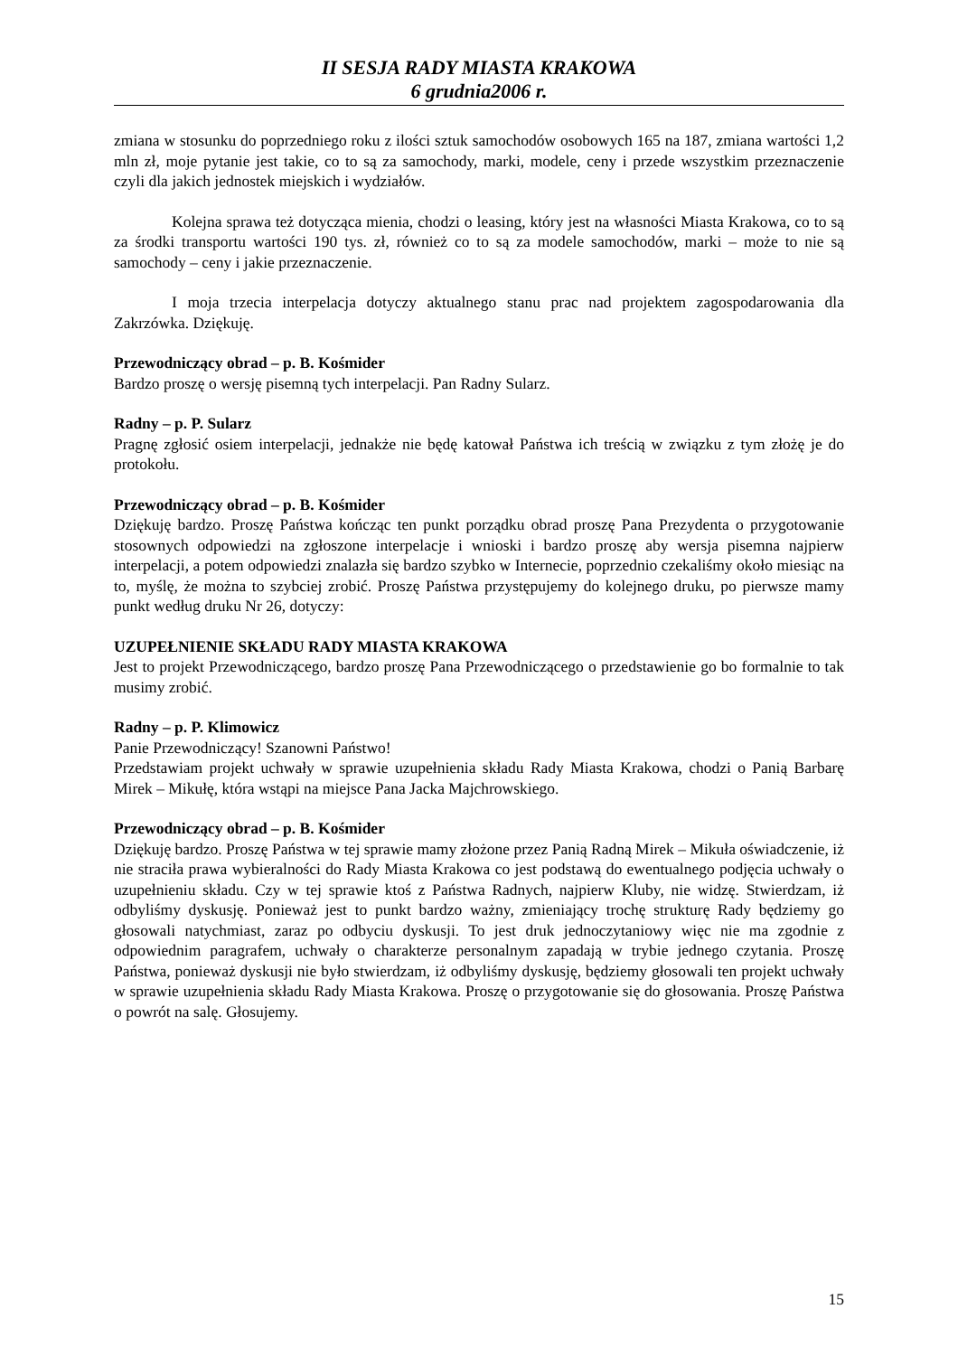II SESJA RADY MIASTA KRAKOWA
6 grudnia2006 r.
zmiana w stosunku do poprzedniego roku z ilości sztuk samochodów osobowych 165 na 187, zmiana wartości 1,2 mln zł, moje pytanie jest takie, co to są za samochody, marki, modele, ceny i przede wszystkim przeznaczenie czyli dla jakich jednostek miejskich i wydziałów.
Kolejna sprawa też dotycząca mienia, chodzi o leasing, który jest na własności Miasta Krakowa, co to są za środki transportu wartości 190 tys. zł, również co to są za modele samochodów, marki – może to nie są samochody – ceny i jakie przeznaczenie.
I moja trzecia interpelacja dotyczy aktualnego stanu prac nad projektem zagospodarowania dla Zakrzówka. Dziękuję.
Przewodniczący obrad – p. B. Kośmider
Bardzo proszę o wersję pisemną tych interpelacji. Pan Radny Sularz.
Radny – p. P. Sularz
Pragnę zgłosić osiem interpelacji, jednakże nie będę katował Państwa ich treścią w związku z tym złożę je do protokołu.
Przewodniczący obrad – p. B. Kośmider
Dziękuję bardzo. Proszę Państwa kończąc ten punkt porządku obrad proszę Pana Prezydenta o przygotowanie stosownych odpowiedzi na zgłoszone interpelacje i wnioski i bardzo proszę aby wersja pisemna najpierw interpelacji, a potem odpowiedzi znalazła się bardzo szybko w Internecie, poprzednio czekaliśmy około miesiąc na to, myślę, że można to szybciej zrobić. Proszę Państwa przystępujemy do kolejnego druku, po pierwsze mamy punkt według druku Nr 26, dotyczy:
UZUPEŁNIENIE SKŁADU RADY MIASTA KRAKOWA
Jest to projekt Przewodniczącego, bardzo proszę Pana Przewodniczącego o przedstawienie go bo formalnie to tak musimy zrobić.
Radny – p. P. Klimowicz
Panie Przewodniczący! Szanowni Państwo!
Przedstawiam projekt uchwały w sprawie uzupełnienia składu Rady Miasta Krakowa, chodzi o Panią Barbarę Mirek – Mikułę, która wstąpi na miejsce Pana Jacka Majchrowskiego.
Przewodniczący obrad – p. B. Kośmider
Dziękuję bardzo. Proszę Państwa w tej sprawie mamy złożone przez Panią Radną Mirek – Mikuła oświadczenie, iż nie straciła prawa wybieralności do Rady Miasta Krakowa co jest podstawą do ewentualnego podjęcia uchwały o uzupełnieniu składu. Czy w tej sprawie ktoś z Państwa Radnych, najpierw Kluby, nie widzę. Stwierdzam, iż odbyliśmy dyskusję. Ponieważ jest to punkt bardzo ważny, zmieniający trochę strukturę Rady będziemy go głosowali natychmiast, zaraz po odbyciu dyskusji. To jest druk jednoczytaniowy więc nie ma zgodnie z odpowiednim paragrafem, uchwały o charakterze personalnym zapadają w trybie jednego czytania. Proszę Państwa, ponieważ dyskusji nie było stwierdzam, iż odbyliśmy dyskusję, będziemy głosowali ten projekt uchwały w sprawie uzupełnienia składu Rady Miasta Krakowa. Proszę o przygotowanie się do głosowania. Proszę Państwa o powrót na salę. Głosujemy.
15